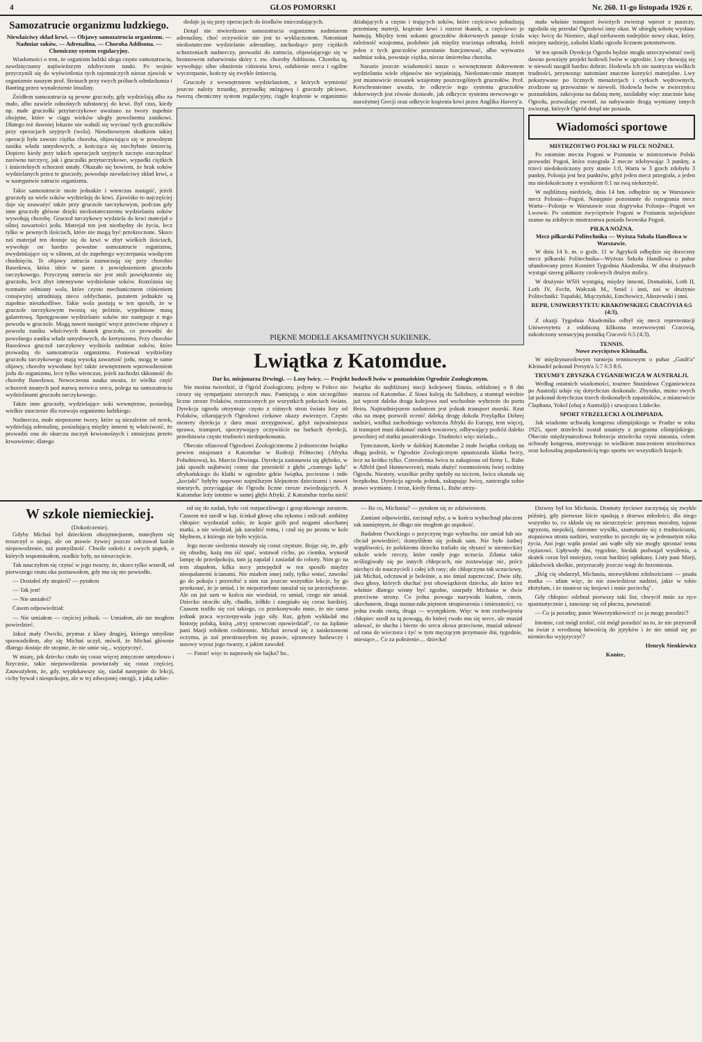4 GŁOS POMORSKI Nr. 260. 11-go listopada 1926 r.
Samozatrucie organizmu ludzkiego.
Niewłaściwy skład krwi. — Objawy samozatrucia organizmu. — Nadmiar soków. — Adrenalina. — Choroba Addisona. — Chemiczny system regulacyjny.
Wiadomości o tem, że organizm ludzki ulega często samozatruciu, zawdzięczamy najświeższym zdobyczom nauki. Po wojnie przyczynili się do wyświetlenia tych tajemniczych nieraz zjawisk w organizmie naszym prof. Steinach przy swych próbach odmładzania i Banting przez wynalezienie Insuliny.
Źródłem samozatrucia są pewne gruczoły, gdy wydzielają albo za mało, albo zawiele odnośnych substancyj do krwi. Był czas, kiedy np. małe gruczołki przytarczykowe uważano za twory zupełnie obojętne, które w ciągu wieków uległy powolnemu zanikowi. Dlatego też dawniej lekarze nie wahali się wycinać tych gruczołków przy operacjach szyjnych (wola). Nieodzownym skutkiem takiej operacji była zawsze ciężka choroba, objawiająca się w powolnym zaniku władz umysłowych, a kończąca się niechybnie śmiercią. Dopiero kiedy przy takich operacjach szyjnych zaczęto oszczędzać zarówno tarczycę, jak i gruczołki przytarczykowe, wypadki ciężkich i śmiertelnych schorzeń ustały. Okazało się bowiem, że brak soków wydzielanych przez te gruczoły, powoduje niewłaściwy skład krwi, a w następstwie zatrucie organizmu.
Takie samozatrucie może jednakże i wtenczas nastąpić, jeżeli gruczoły za wiele soków wydzielają do krwi. Zjawisko to najczęściej daje się zauważyć także przy gruczole tarczykowym, podczas gdy inne gruczoły główne dzięki niedostatecznemu wydzielaniu soków wywołują chorobę. Gruczoł tarczykowy wydziela do krwi materjał o silnej zawartości jodu. Materjał ten jest niezbędny do życia, lecz tylko w pewnych ilościach, które nie mogą być przekroczone. Skoro zaś materjał ten dostaje się do krwi w zbyt wielkich ilościach, wywołuje on bardzo poważne samozatrucie organizmu, nwydatniające się w silnem, aż do zupełnego wyczerpania wiodącem chudnięciu. Te objawy zatrucia zaznaczają się przy chorobie Basedowa, która idzie w parze z powiększeniem gruczołu tarczykowego. Przyczyną zatrucia nie jest atoli powiększenie się gruczołu, lecz zbyt intensywne wydzielanie soków. Rozróżnia się rozmaite odmiany wola, które czysto mechanicznem ciśnieniem conajwyżej utrudniają nieco oddychanie, pozatem jednakże są zupełnie nieszkodliwe. Takie wola postają w ten sposób, że w gruczole tarczykowym tworzą się próżnie, wypełnione masą galaretową. Spotęgowane wydzielanie soków nie następuje z tego powodu w gruczole. Mogą nawet nastąpić wręcz przeciwne objawy z powodu zaniku właściwych tkanek gruczołu, co prowadzi do powolnego zaniku władz umysłowych, do kretynizmu. Przy chorobie Basedowa gruczoł tarczykowy wydziela nadmiar soków, które prowadzą do samozatrucia organizmu. Ponieważ wydzieliny gruczołu tarczykowego mają wysoką zawartość jodu, mogą te same objawy, choroby wywołane być także zewnętrznem wprowadzeniem jodu do organizmu, lecz tylko wtenczas, jeżeli zachodzi skłonność do choroby Basedowa. Nowoczesna nauka uważa, że wielka część schorzeń znanych pod nazwą nerwica serca, polega na samozatruciu wydzielinami gruczołu tarczykowego.
Także inne gruczoły, wydzielające soki wewnętrzne, posiadają wielkie znaczenie dla rozwoju organizmu ludzkiego.
Nadnercza, małe niepozorne twory, które są niezależne od nerek, wydzielają adrenalinę, posiadającą między innemi tę właściwość, że prowadzi ona do skurczu naczyń krwionośnych i zmniejsza przeto krwawienie; dlatego
dodaje ją się przy operacjach do środków znieczulających.
Dotąd nie stwierdzono samozatrucia organizmu nadmiarem adrenaliny, choć oczywiście nie jest to wykluczonem. Natomiast niedostateczne wydzielanie adrenaliny, zachodzące przy ciężkich schorzeniach nadnerczy, prowadzi do zatrucia, objawiającego się w bronzowem zabarwieniu skóry t. zw. choroby Addisona. Choroba tą, wywołując silne obniżenie ciśnienia krwi, osłabienie serca i ogólne wyczerpanie, kończy się zwykle śmiercią.
Gruczoły z wewnętrznem wydzielaniem, z których wymienić jeszcze należy trzustkę, przysadkę mózgową i gruczoły płciowe, tworzą chemiczny system regulacyjny, ciągle krążenie w organizmie działających a często i trujących soków, które częściowo pobudzają przemianę materji, krążenie krwi i rozrost tkanek, a częściowo je hamują. Między temi sokami gruczołów dokrewnych panuje ścisła zależność wzajemna, podobnie jak między truciznąa odtrutką. Jeżeli jeden z tych gruczołów przestanie funcjonować, albo wytwarza nadmiar soku, powstaje ciężka, nieraz śmiertelna choroba.
Narazie jeszcze wiadomości nasze o wewnętrznem dokrewnem wydzielaniu wiele objawów nie wyjaśniają. Niedostatecznie znanym jest mianowicie stosunek wzajemny poszczególnych gruczołów. Prof. Kerschensteiner uważa, że odkrycie tego systemu gruczołów dokrewnych jest równie doniosłe, jak odkrycie systemu nerwowego w starożytnej Grecji oraz odkrycie krążenia krwi przez Anglika Harvey'a.
PIĘKNE MODELE AKSAMITNYCH SUKIENEK.
Lwiątka z Katomdue.
Dar ks. misjonarza Drwingi. — Losy lwicy. — Projekt hodowli lwów w poznańskim Ogrodzie Zoologicznym.
Nie można twierdzić, iż Ogród Zoologiczny, jedyny w Polsce nie cieszy się sympatjami szerszych mas. Pamiętają o nim szczególnie liczne rzesze Polaków, rozrzuconych po wszystkich połaciach świata. Dyrekcja ogrodu otrzymuje często z różnych stron świata listy od Polaków, ofiarujących Ogrodowi ciekawe okazy zwierzęce. Często niestety dyrekcja z daru musi zrezygnować, gdyż najważniejsza sprawa, transport, spoczywający oczywiście na barkach dyrekcji, przedstawia często trudności niedopokonania.
Obecnie ofiarował Ogrodowi Zoologicznemu 2 jednoroczne lwiątka pewien misjonarz z Katomdue w Rodezji Północnej (Afryka Południowa), ks. Marcin Drwinga. Dyrekcja zastanawia się głęboko, w jaki sposób najłatwiej cenny dar przenieść z głębi „czarnego lądu" afrykańskiego do klatki w ogrodzie gdzie lwiątka, pocieszne i miłe „kociaki" byłyby napewno najmilszym klejnotem dziecinarni i nawet starszych, przyciągając do Ogrodu liczne rzesze zwiedzających. A Katomdue leży istotnie w samej głębi Afryki. Z Katomdue trzeba nieść lwiątka do najbliższej stacji kolejowej Sinoia, oddalonej o 8 dni marszu od Katomdue. Z Sinoi koleją do Salisbury, a stamtąd wiedzie już wprost daleka droga kolejowa nad wschodnie wybrzeże do portu Beira. Najtrudniejszem zadaniem jest jednak transport morski. Rzut oka na mapę pozwoli ocenić daleką drogę dokoła Przylądka Dobrej nadziei, wzdłuż zachodniego wybrzeża Afryki do Europy, tem więcej, iż transport musi dokonać statek towarowy, odbywający podróż daleko powolniej od statku pasażerskiego. Trudności więc nielada...
Tymczasem, kiedy w dalekiej Katomdue 2 małe lwiątka czekają na długą podróż, w Ogrodzie Zoologicznym opustoszała klatka lwicy, lecz na krótko tylko. Czteroletnia lwica ta zakupiona od firmy L. Ruhe w Alfeld (pod Hannowerem), miała służyć rozmnożeniu lwiej rodziny Ogrodu. Niestety, wszelkie próby spełzły na niczem, lwica okazała się bezpłodna. Dyrekcja ogrodu jednak, zakupując lwicę, zastrzegła sobie prawo wymiany. I teraz, kiedy firma L. Ruhe otrzy-
mała właśnie transport świeżych zwierząt wprost z puszczy, zgodziła się przesłać Ogrodowi inny okaz. W ubiegłą sobotę wysłano więc lwicę do Niemiec, skąd niebawem nadejdzie nowy okaz, który, miejmy nadzieję, zaludni klatki ogrodu licznem potomstwem.
W ten sposób Dyrekcja Ogrodu będzie mogła urzeczywistnić swój dawno powzięty projekt hodowli lwów w ogrodzie. Lwy chowają się w niewoli naogół bardzo dobrze. Hodowla ich nie nastręcza wielkich trudności, przynosząc natomiast znaczne korzyści materjalne. Lwy pokazywane po licznych menażerjach i cyrkach wędrownych, zrodzone są przeważnie w niewoli. Hodowla lwów w zwierzyńcu poznańskim, zakrojona na dalszą metę, zasilałaby więc znacznie kasę Ogrodu, pozwalając ewentl. na nabywanie drogą wymiany innych zwierząt, których Ogród dotąd nie posiada.
Wiadomości sportowe
MISTRZOSTWO POLSKI W PIŁCE NOŻNEJ.
Po ostatnim meczu Pogoni w Poznaniu w mistrzostwie Polski prowadzi Pogoń, która rozegrała 2 mecze zdobywając 3 punkty, a trzeci niedokończony przy stanie 1:0, Warta w 3 grach zdobyła 3 punkty, Polonja jest bez punktów, gdyż jeden mecz przegrała, a jeden ma niedokończony z wynikiem 0:1 na swą niekorzyść.
W najbliższą niedzielę, dnia 14 bm. odbędzie się w Warszawie mecz Polonia—Pogoń. Następnie pozostanie do rozegrania mecz Warta—Polonja w Warszawie oraz dogrywka Polonja—Pogoń we Lwowie. Po ostatnim zwycięstwie Pogoni w Poznaniu największe szanse na zdobycie mistrzostwa posiada lwowska Pogoń.
PIŁKA NOŻNA.
Mecz piłkarski Politechnika — Wyższa Szkoła Handlowa w Warszawie.
W dniu 14 b. m. o godz. 11 w Agrykoli odbędzie się doroczny mecz piłkarski Politechnika—Wyższa Szkoła Handlowa o puhar ufundowany przez Komitet Tygodnia Akademika. W obu drużynach wystąpi szereg piłkarzy czołowych drużyn stolicy.
W drużynie WSH wystąpią, między innemi, Domański, Loth II, Loth IV, Focht, Wałczak M., Smid i inni, zaś w drużynie Politechniki: Tupalski, Miączyński, Emchowicz, Ałaszewski i inni.
REPR. UNIWERSYTETU KRAKOWSKIEG CRACOVIA 6:5 (4:3).
Z okazji Tygodnia Akademika odbył się mecz reprezentacji Uniwersytetu z osłabioną kilkoma rezerwowymi Cracovią, zakończony sensacyjną porażką Cracovii 6:5 (4:3).
TENNIS.
Nowe zwycięstwo Kleinadla.
W międzynarodowym turnieju tennisowym o puhar „Gault'a" Kleinadel pokonał Persyn'a 5:7 6:3 8:6.
TRYUMFY ZBYSZKA CYGANIEWICZA W AUSTRALJI.
Według ostatnich wiadomości, tournee Stanisława Cyganiewicza po Australji udaje się dotychczas doskonale. Zbyszko, mimo swych lat pokonał dotychczas trzech doskonałych zapaśników, a mianowicie Claphana, Yokel (obaj z Australji) i szwajcara Lüdecke.
SPORT STRZELECKI A OLIMPIADA.
Jak wiadomo uchwałą kongresu olimpijskiego w Pradze w roku 1925, sport strzelecki został usunięty z programu olimpijskiego. Obecnie międzynarodowa federacja strzelecka czyni starania, celem uchwały kongresu, motywując to wielkiem znaczeniem strzelnictwa oraz kolosalną popularnością tego sportu we wszystkich krajach.
W szkole niemieckiej.
(Dokończenie).
Gdyby Michaś był dzieckiem obojętniejszem, mniejbym się troszczył o niego, ale on prawie żywiej jeszcze odczuwał każde niepowodzenie, niż pomyślność. Chwile radości z owych piątek, o których wspominałem, rzadkie były, na nieszczęście.
Tak nauczyłem się czytać w jego twarzy, że, skoro tylko wszedł, od pierwszego rzutu oka poznawałem, gdy mu się nie powiodło.
— Dostałeś zły stopień? — pytałem
— Tak jest!
— Nie umiałeś?
Casem odpowiedział:
— Nie umiałem — częściej jednak: — Umiałem, ale nie mogłem powiedzieć.
Jakoż mały Owicki, prymus z klasy drugiej, którego umyślnie sprowadziłem, aby się Michaś uczył, mówił, że Michaś głównie dlatego dostaje złe stopnie, że nie umie się... wyjęzyczyć.
W miarę, jak dziecko czuło się coraz więcej zmęczone umysłowo i fizycznie, takie niepowodzenia powtarzały się coraz częściej. Zauważyłem, że, gdy, wypłakawszy się, siadał następnie do lekcji, cichy bywał i niespokojny, ale w tej zdwojonej energji, z jaką zabie-
rał się do zadań, było coś rozpaczliwego i gorączkowego zarazem. Czasem też szedł w kąt, ściskał głowę obu rękoma i milczał: ambitny chłopiec wyobrażał sobie, że kopie grób pod nogami ukochanej matki, a nie wiedział, jak zaradzić temu, i czuł się po prostu w kole błędnem, z którego nie było wyjścia.
Jego nocne siedzenia stawały się coraz częstsze. Bojąc się, że, gdy się obudzę, każą mu iść spać, wstawał cicho, po ciemku, wynosił lampę do przedpokoju, tam ją zapalał i zasiadał do roboty. Nim go na tem złapałem, kilka nocy przepędził w ten sposób między nieopalanemi ścianami. Nie miałem innej rady, tylko wstać, zawołać go do pokoju i przerobić z nim raz jeszcze wszystkie lekcje, by go przekonać, że je umiał, i że niepotrzebnie narażał się na przeziębienie. Ale on już sam w końcu nie wiedział, co umiał, czego nie umiał. Dziecko straciło siły, chudło, żółkło i zasępiało się coraz bardziej. Czasem trafiło się coś takiego, co przekonywało mnie, że nie sama jednak praca wyczerpywała jego siły. Raz, gdym wykładał mu historję polską, którą „stryj synowcom opowiedział", co na żądanie pani Marji robiłem codziennie. Michaś zerwał się z zaiskrzonemi oczyma, ja zaś przestraszyłem się prawie, ujrzawszy badawczy i surowy wyraz jego twarzy, z jakim zawołał:
— Panie! więc to naprawdę nie bajka? bo..
— Bo co, Michasiu? — pytałem się ze zdziwieniem.
Zamiast odpowiedzi, zacisnął zęby, a w końcu wybuchnął płaczem tak namiętnym, że długo nie mogłem go uspokoić.
Badałem Owickiego o przyczynę tego wybuchu: nie umiał lub nie chciał powiedzieć; domyśliłem się jednak sam. Nie było żadnej wątpliwości, że polskiemu dziecku trafiało się słyszeć w niemieckiej szkole wiele rzeczy, które raniły jego uczucia. Zdania takie ześlizgiwały się po innych chłopcach, nie zostawiając nic, prócz niechęci do nauczycieli i całej ich rasy; ale chłopczyna tak uczuciowy, jak Michaś, odczuwał je boleśnie, a nie śmiał zaprzeczać. Dwie siły, dwa głosy, których słuchać jest obowiązkiem dziecka, ale które też właśnie dlatego winny być zgodne, szarpały Michasia w dwie przeciwne strony. Co jedna powaga nazywała białem, cnem, ukochanem, druga naznaczała piętnem strupieszenia i śmieszności; co jedna zwała cnotą, druga — występkiem. Więc w tem rozdwojeniu chłopiec szedł za tą powagą, do której rwało mu się serce, ale musiał udawać, że słucha i bierze do serca słowa przeciwne, musiał udawać od rana do wieczora i żyć w tym męczącym przymusie dni, tygodnie, miesiące... Co za położenie.... dziecka!
Dziwny był los Michasia. Dramaty życiowe zaczynają się zwykle później, gdy pierwsze liście spadają z drzewa młodości; dla niego wszystko to, co składa się na nieszczęście: przymus moralny, tajona zgryzota, niepokój, daremne wysiłki, szamotanie się z trudnościami, stopniowa utrata nadziei, wszystko to poczęło się w jedenastym roku życia. Ani jego wątła postać ani wątłe siły nie mogły sprostać temu ciężarowi. Upływały dni, tygodnie, biedak podwajał wysiłenia, a skutek coraz był mniejszy, coraz bardziej opłakany. Listy pani Marji, jakkolwiek słodkie, przyrzucały jeszcze wagi do brzemienia.
„Bóg cię obdarzył, Michasiu, niezwykłemi zdolnościami — pisała matka — ufam więc, że nie zawiedziesz nadziei, jakie w tobie złożyłam, i że staniesz się krajowi i mnie pociechą".
Gdy chłopiec odebrał pierwszy taki list, chwycił mnie za ręce spazmatycznie i, zanosząc się od płaczu, powtarzał:
— Co ja poradzę, panie Wawrzynkiewicz! co ja mogę poradzić?
Istotnie, coż mógł zrobić, cóż mógł poradzić na to, że nie przyszedł na świat z wrodzoną łatwością do języków i że nie umiał się po niemiecku wyjęzyczyć?
Henryk Sienkiewicz
Koniec.